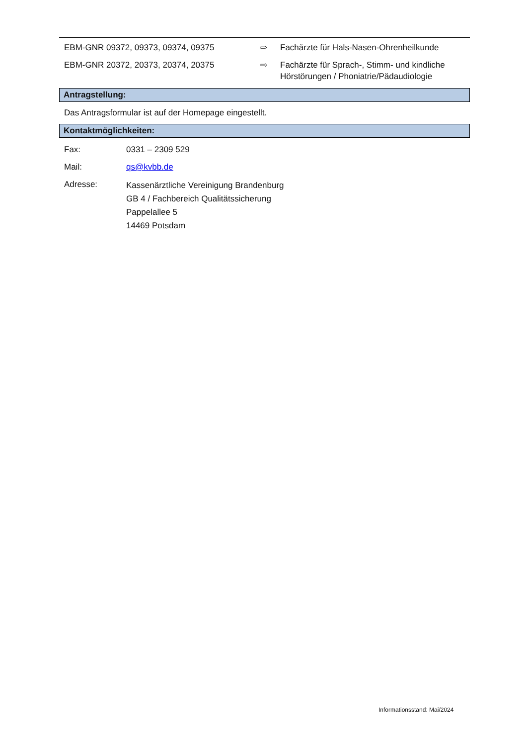| EBM-GNR 09372, 09373, 09374, 09375 | ⇨ | Fachärzte für Hals-Nasen-Ohrenheilkunde |
| EBM-GNR 20372, 20373, 20374, 20375 | ⇨ | Fachärzte für Sprach-, Stimm- und kindliche Hörstörungen / Phoniatrie/Pädaudiologie |
Antragstellung:
Das Antragsformular ist auf der Homepage eingestellt.
Kontaktmöglichkeiten:
| Fax: | 0331 – 2309 529 |
| Mail: | qs@kvbb.de |
| Adresse: | Kassenärztliche Vereinigung Brandenburg GB 4 / Fachbereich Qualitätssicherung Pappelallee 5 14469 Potsdam |
Informationsstand: Mai/2024